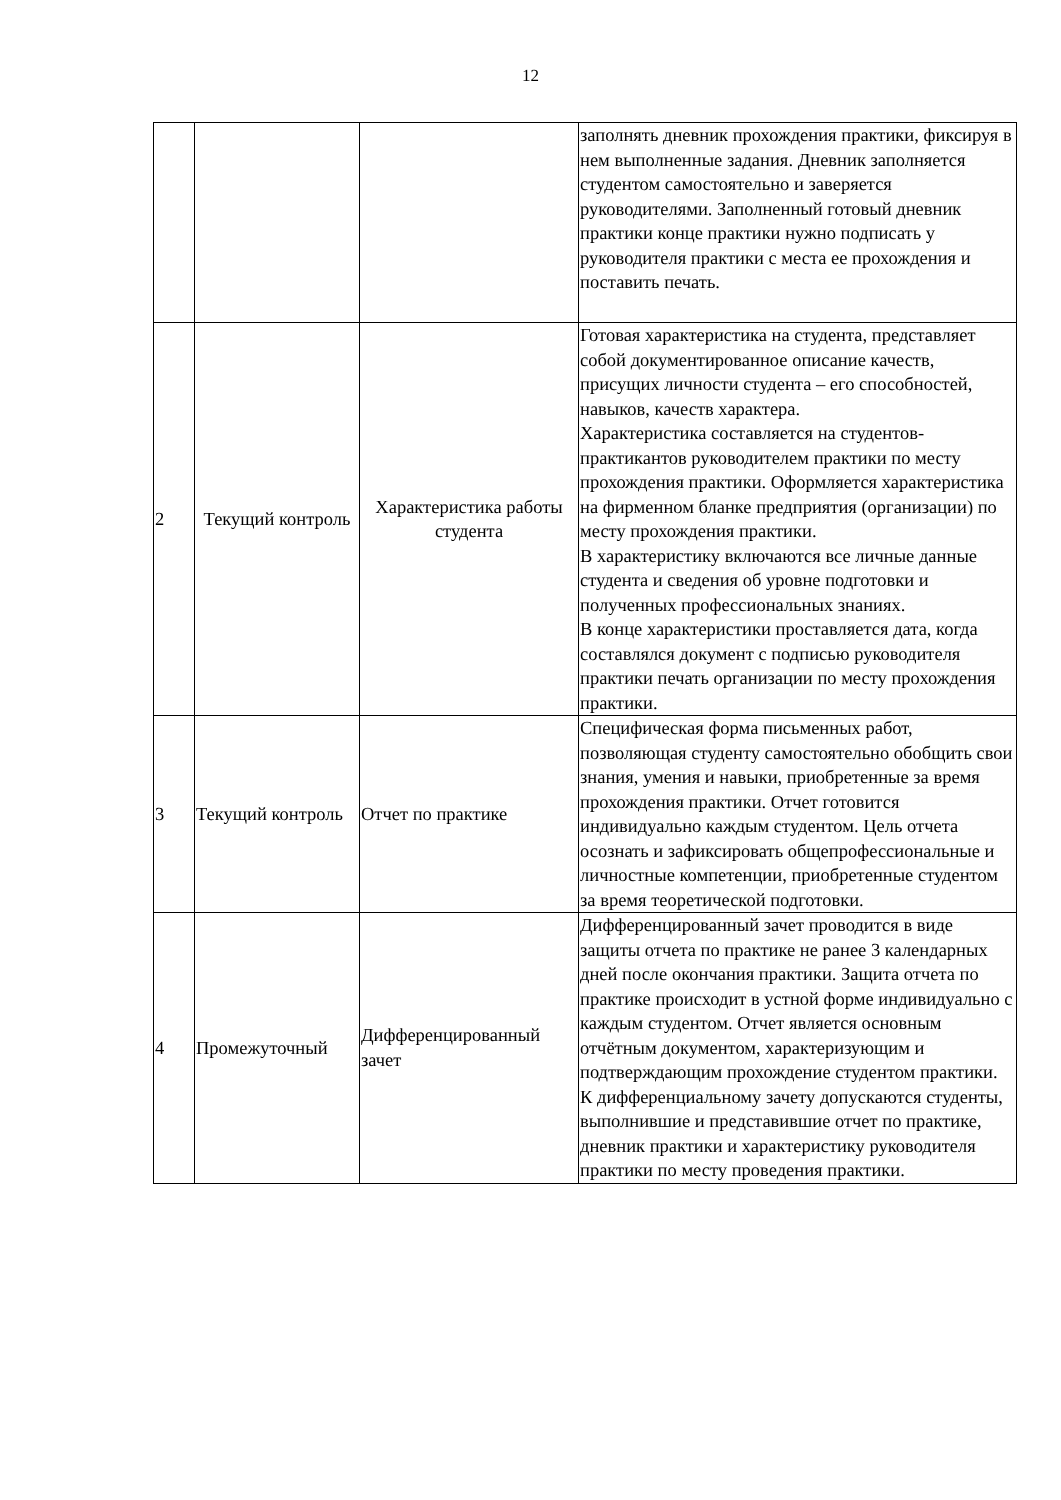12
| | | | заполнять дневник прохождения практики, фиксируя в нем выполненные задания. Дневник заполняется студентом самостоятельно и заверяется руководителями. Заполненный готовый дневник практики конце практики нужно подписать у руководителя практики с места ее прохождения и поставить печать. |
| 2 | Текущий контроль | Характеристика работы студента | Готовая характеристика на студента, представляет собой документированное описание качеств, присущих личности студента – его способностей, навыков, качеств характера. Характеристика составляется на студентов-практикантов руководителем практики по месту прохождения практики. Оформляется характеристика на фирменном бланке предприятия (организации) по месту прохождения практики. В характеристику включаются все личные данные студента и сведения об уровне подготовки и полученных профессиональных знаниях. В конце характеристики проставляется дата, когда составлялся документ с подписью руководителя практики печать организации по месту прохождения практики. |
| 3 | Текущий контроль | Отчет по практике | Специфическая форма письменных работ, позволяющая студенту самостоятельно обобщить свои знания, умения и навыки, приобретенные за время прохождения практики. Отчет готовится индивидуально каждым студентом. Цель отчета осознать и зафиксировать общепрофессиональные и личностные компетенции, приобретенные студентом за время теоретической подготовки. |
| 4 | Промежуточный | Дифференцированный зачет | Дифференцированный зачет проводится в виде защиты отчета по практике не ранее 3 календарных дней после окончания практики. Защита отчета по практике происходит в устной форме индивидуально с каждым студентом. Отчет является основным отчётным документом, характеризующим и подтверждающим прохождение студентом практики. К дифференциальному зачету допускаются студенты, выполнившие и представившие отчет по практике, дневник практики и характеристику руководителя практики по месту проведения практики. |